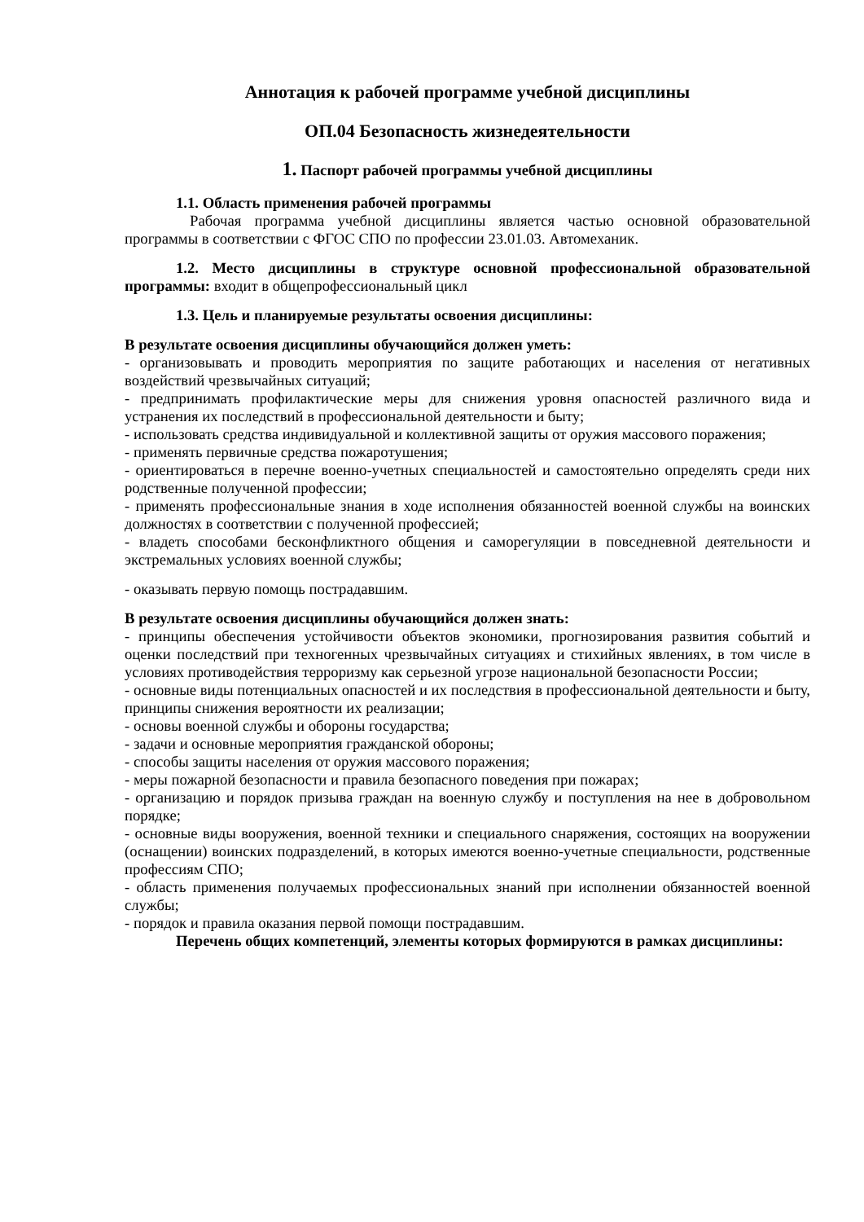Аннотация к рабочей программе учебной дисциплины
ОП.04 Безопасность жизнедеятельности
1. Паспорт рабочей программы учебной дисциплины
1.1. Область применения рабочей программы
Рабочая программа учебной дисциплины является частью основной образовательной программы в соответствии с ФГОС СПО по профессии 23.01.03. Автомеханик.
1.2. Место дисциплины в структуре основной профессиональной образовательной программы: входит в общепрофессиональный цикл
1.3. Цель и планируемые результаты освоения дисциплины:
В результате освоения дисциплины обучающийся должен уметь:
- организовывать и проводить мероприятия по защите работающих и населения от негативных воздействий чрезвычайных ситуаций;
- предпринимать профилактические меры для снижения уровня опасностей различного вида и устранения их последствий в профессиональной деятельности и быту;
- использовать средства индивидуальной и коллективной защиты от оружия массового поражения;
- применять первичные средства пожаротушения;
- ориентироваться в перечне военно-учетных специальностей и самостоятельно определять среди них родственные полученной профессии;
- применять профессиональные знания в ходе исполнения обязанностей военной службы на воинских должностях в соответствии с полученной профессией;
- владеть способами бесконфликтного общения и саморегуляции в повседневной деятельности и экстремальных условиях военной службы;
- оказывать первую помощь пострадавшим.
В результате освоения дисциплины обучающийся должен знать:
- принципы обеспечения устойчивости объектов экономики, прогнозирования развития событий и оценки последствий при техногенных чрезвычайных ситуациях и стихийных явлениях, в том числе в условиях противодействия терроризму как серьезной угрозе национальной безопасности России;
- основные виды потенциальных опасностей и их последствия в профессиональной деятельности и быту, принципы снижения вероятности их реализации;
- основы военной службы и обороны государства;
- задачи и основные мероприятия гражданской обороны;
- способы защиты населения от оружия массового поражения;
- меры пожарной безопасности и правила безопасного поведения при пожарах;
- организацию и порядок призыва граждан на военную службу и поступления на нее в добровольном порядке;
- основные виды вооружения, военной техники и специального снаряжения, состоящих на вооружении (оснащении) воинских подразделений, в которых имеются военно-учетные специальности, родственные профессиям СПО;
- область применения получаемых профессиональных знаний при исполнении обязанностей военной службы;
- порядок и правила оказания первой помощи пострадавшим.
Перечень общих компетенций, элементы которых формируются в рамках дисциплины: